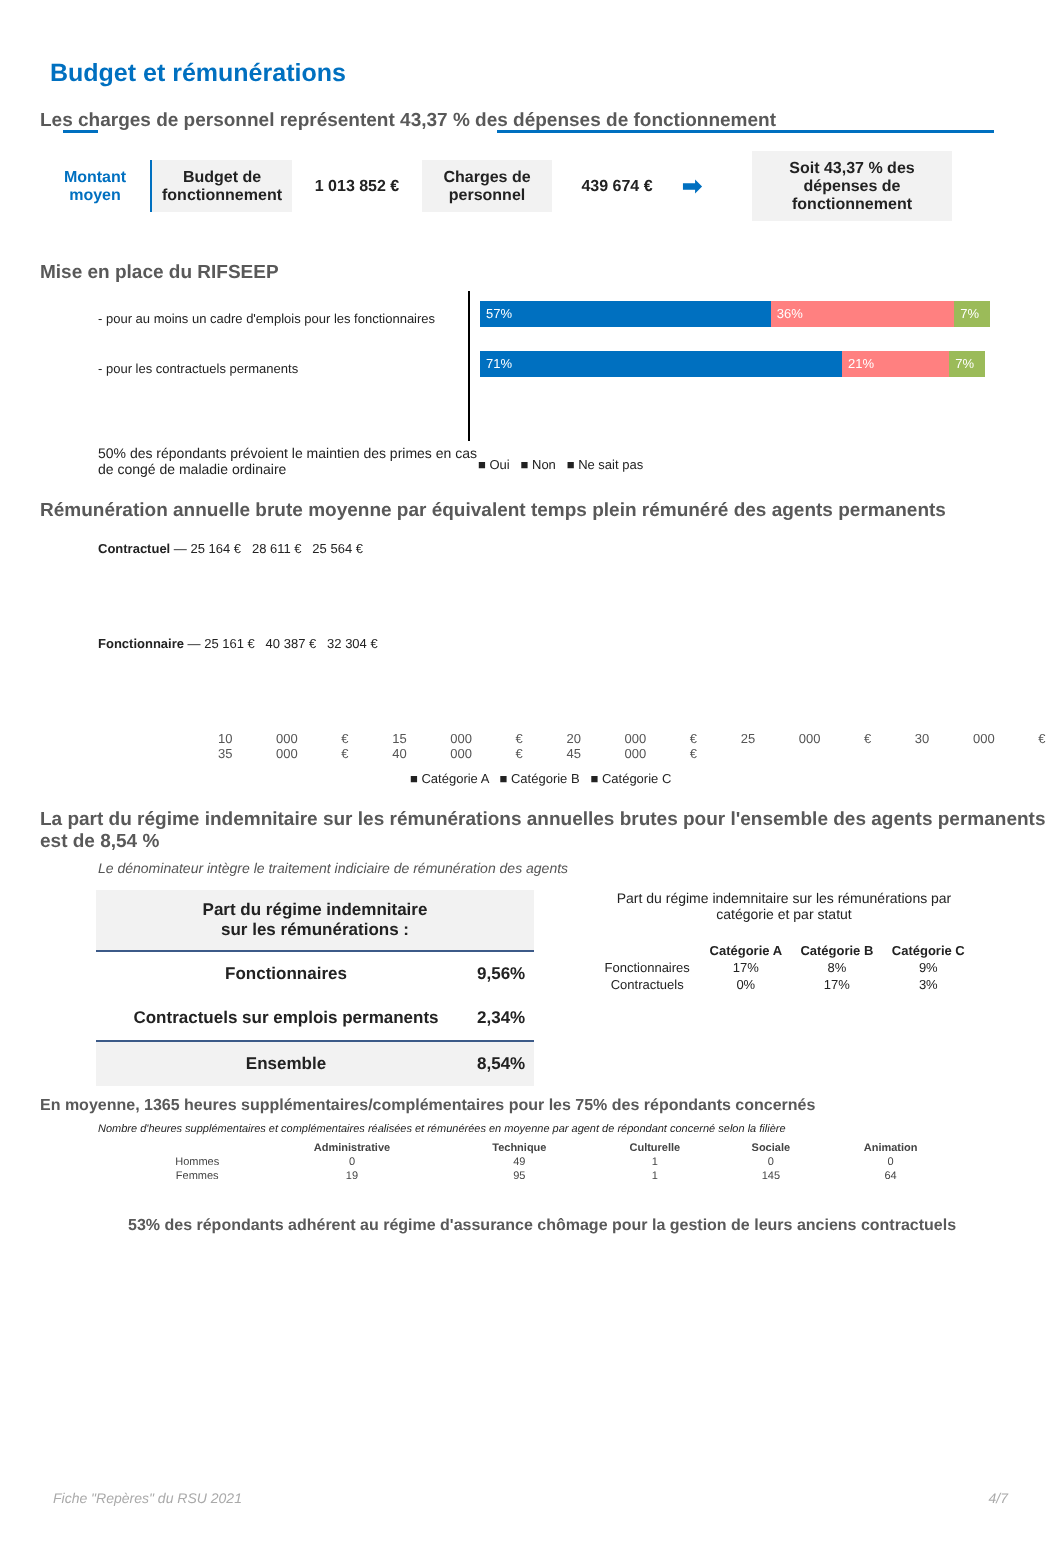Budget et rémunérations
Les charges de personnel représentent 43,37 % des dépenses de fonctionnement
Montant moyen
Budget de fonctionnement
1 013 852 €
Charges de personnel
439 674 €
➡
Soit 43,37 % des dépenses de fonctionnement
Mise en place du RIFSEEP
- pour au moins un cadre d'emplois pour les fonctionnaires
- pour les contractuels permanents
57%
36% 7%
71%
21% 7%
50% des répondants prévoient le maintien des primes en cas de congé de maladie ordinaire
■ Oui ■ Non ■ Ne sait pas
Rémunération annuelle brute moyenne par équivalent temps plein rémunéré des agents permanents
Contractuel — 25 164 € 28 611 € 25 564 €
Fonctionnaire — 25 161 € 40 387 € 32 304 €
10 000 € 15 000 € 20 000 € 25 000 € 30 000 € 35 000 € 40 000 € 45 000 €
■ Catégorie A ■ Catégorie B ■ Catégorie C
La part du régime indemnitaire sur les rémunérations annuelles brutes pour l'ensemble des agents permanents est de 8,54 %
Le dénominateur intègre le traitement indiciaire de rémunération des agents
| Part du régime indemnitaire sur les rémunérations : | |
| --- | --- |
| Fonctionnaires | 9,56% |
| Contractuels sur emplois permanents | 2,34% |
| Ensemble | 8,54% |
Part du régime indemnitaire sur les rémunérations par catégorie et par statut
| | Catégorie A | Catégorie B | Catégorie C |
| --- | --- | --- | --- |
| Fonctionnaires | 17% | 8% | 9% |
| Contractuels | 0% | 17% | 3% |
En moyenne, 1365 heures supplémentaires/complémentaires pour les 75% des répondants concernés
Nombre d'heures supplémentaires et complémentaires réalisées et rémunérées en moyenne par agent de répondant concerné selon la filière
| | Administrative | Technique | Culturelle | Sociale | Animation |
| --- | --- | --- | --- | --- | --- |
| Hommes | 0 | 49 | 1 | 0 | 0 |
| Femmes | 19 | 95 | 1 | 145 | 64 |
53% des répondants adhérent au régime d'assurance chômage pour la gestion de leurs anciens contractuels
Fiche "Repères" du RSU 2021 4/7